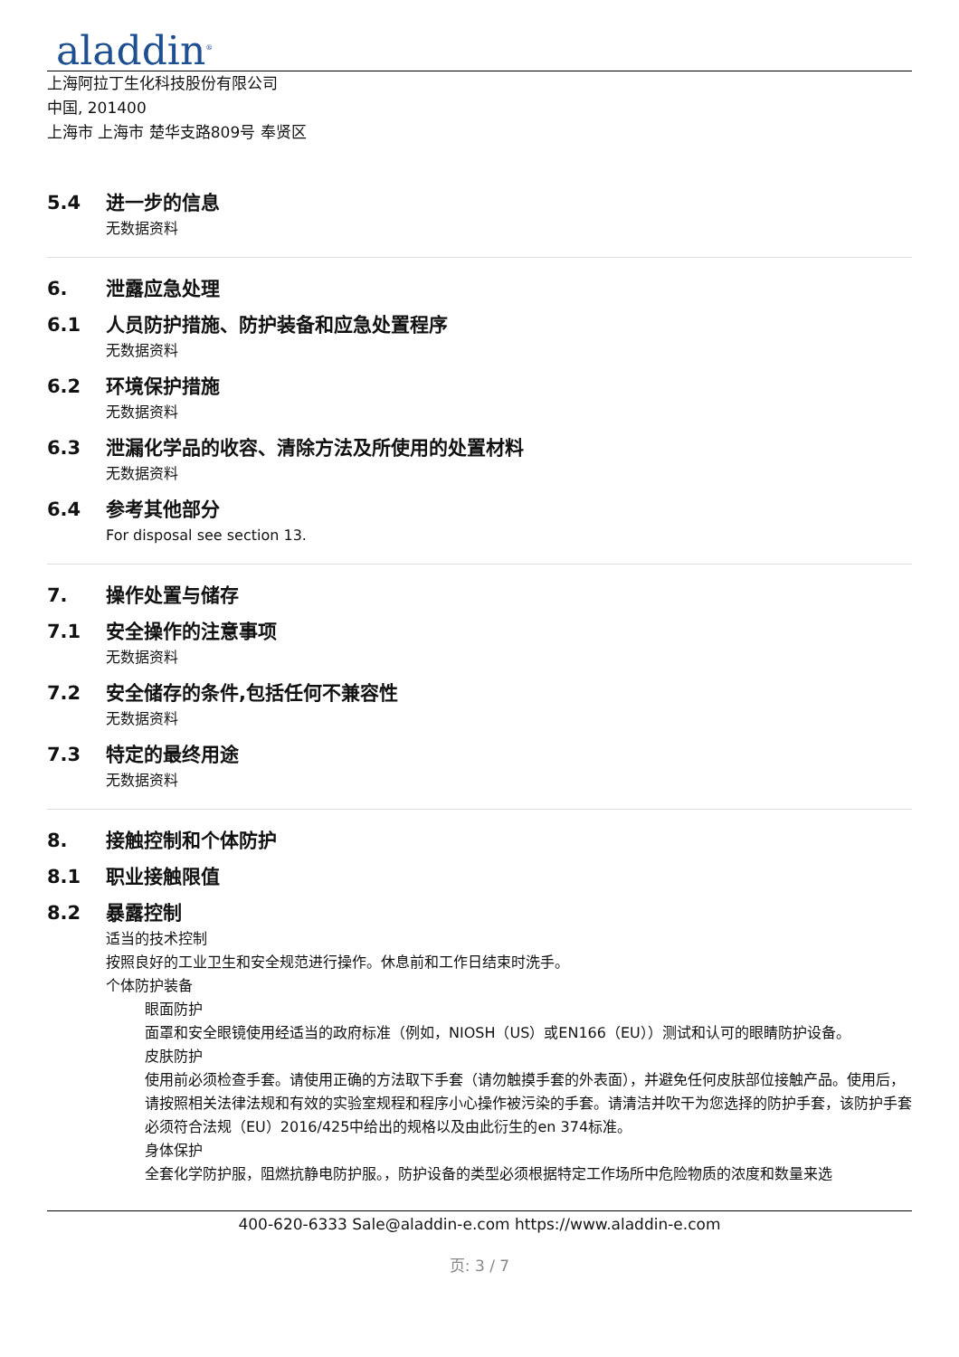aladdin<sup>®</sup>
上海阿拉丁生化科技股份有限公司
中国, 201400
上海市 上海市 楚华支路809号 奉贤区
5.4 进一步的信息
无数据资料
6. 泄露应急处理
6.1 人员防护措施、防护装备和应急处置程序
无数据资料
6.2 环境保护措施
无数据资料
6.3 泄漏化学品的收容、清除方法及所使用的处置材料
无数据资料
6.4 参考其他部分
For disposal see section 13.
7. 操作处置与储存
7.1 安全操作的注意事项
无数据资料
7.2 安全储存的条件,包括任何不兼容性
无数据资料
7.3 特定的最终用途
无数据资料
8. 接触控制和个体防护
8.1 职业接触限值
8.2 暴露控制
适当的技术控制
按照良好的工业卫生和安全规范进行操作。休息前和工作日结束时洗手。
个体防护装备
眼面防护
面罩和安全眼镜使用经适当的政府标准（例如，NIOSH（US）或EN166（EU））测试和认可的眼睛防护设备。
皮肤防护
使用前必须检查手套。请使用正确的方法取下手套（请勿触摸手套的外表面），并避免任何皮肤部位接触产品。使用后，请按照相关法律法规和有效的实验室规程和程序小心操作被污染的手套。请清洁并吹干为您选择的防护手套，该防护手套必须符合法规（EU）2016/425中给出的规格以及由此衍生的en 374标准。
身体保护
全套化学防护服，阻燃抗静电防护服。，防护设备的类型必须根据特定工作场所中危险物质的浓度和数量来选
400-620-6333 Sale@aladdin-e.com https://www.aladdin-e.com
页: 3 / 7